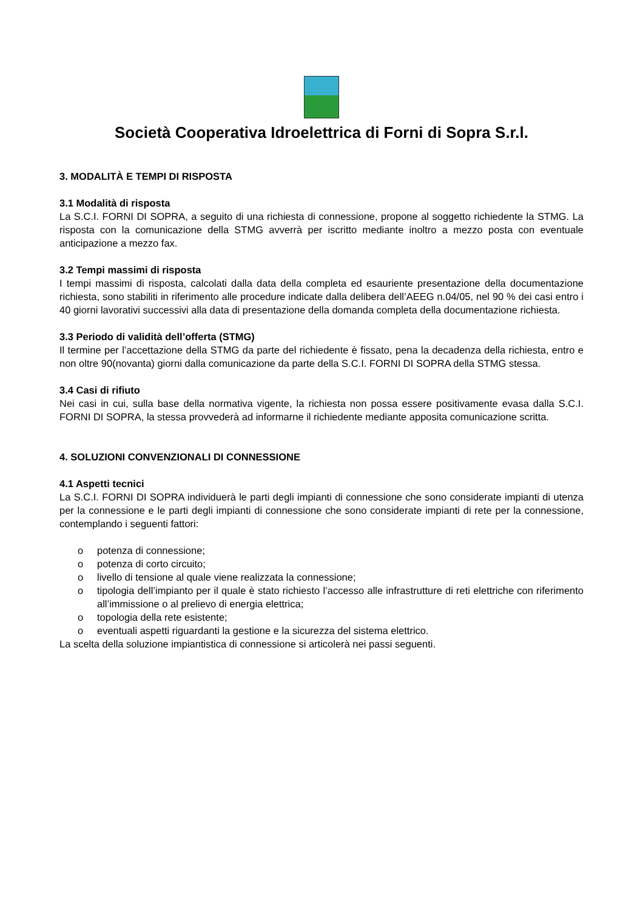Società Cooperativa Idroelettrica di Forni di Sopra S.r.l.
3. MODALITÀ E TEMPI DI RISPOSTA
3.1 Modalità di risposta
La S.C.I. FORNI DI SOPRA, a seguito di una richiesta di connessione, propone al soggetto richiedente la STMG. La risposta con la comunicazione della STMG avverrà per iscritto mediante inoltro a mezzo posta con eventuale anticipazione a mezzo fax.
3.2 Tempi massimi di risposta
I tempi massimi di risposta, calcolati dalla data della completa ed esauriente presentazione della documentazione richiesta, sono stabiliti in riferimento alle procedure indicate dalla delibera dell’AEEG n.04/05, nel 90 % dei casi entro i 40 giorni lavorativi successivi alla data di presentazione della domanda completa della documentazione richiesta.
3.3 Periodo di validità dell’offerta (STMG)
Il termine per l’accettazione della STMG da parte del richiedente è fissato, pena la decadenza della richiesta, entro e non oltre 90(novanta) giorni dalla comunicazione da parte della S.C.I. FORNI DI SOPRA della STMG stessa.
3.4 Casi di rifiuto
Nei casi in cui, sulla base della normativa vigente, la richiesta non possa essere positivamente evasa dalla S.C.I. FORNI DI SOPRA, la stessa provvederà ad informarne il richiedente mediante apposita comunicazione scritta.
4. SOLUZIONI CONVENZIONALI DI CONNESSIONE
4.1 Aspetti tecnici
La S.C.I. FORNI DI SOPRA individuerà le parti degli impianti di connessione che sono considerate impianti di utenza per la connessione e le parti degli impianti di connessione che sono considerate impianti di rete per la connessione, contemplando i seguenti fattori:
o potenza di connessione;
o potenza di corto circuito;
o livello di tensione al quale viene realizzata la connessione;
o tipologia dell’impianto per il quale è stato richiesto l’accesso alle infrastrutture di reti elettriche con riferimento all’immissione o al prelievo di energia elettrica;
o topologia della rete esistente;
o eventuali aspetti riguardanti la gestione e la sicurezza del sistema elettrico.
La scelta della soluzione impiantistica di connessione si articolerà nei passi seguenti.